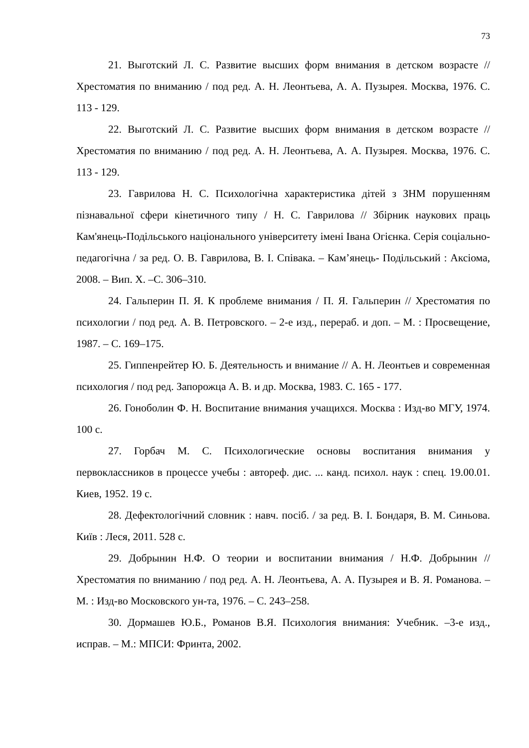73
21. Выготский Л. С. Развитие высших форм внимания в детском возрасте // Хрестоматия по вниманию / под ред. А. Н. Леонтьева, А. А. Пузырея. Москва, 1976. С. 113 - 129.
22. Выготский Л. С. Развитие высших форм внимания в детском возрасте // Хрестоматия по вниманию / под ред. А. Н. Леонтьева, А. А. Пузырея. Москва, 1976. С. 113 - 129.
23. Гаврилова Н. С. Психологічна характеристика дітей з ЗНМ порушенням пізнавальної сфери кінетичного типу / Н. С. Гаврилова // Збірник наукових праць Кам'янець-Подільського національного університету імені Івана Огієнка. Серія соціально-педагогічна / за ред. О. В. Гаврилова, В. І. Співака. – Кам’янець- Подільський : Аксіома, 2008. – Вип. Х. –С. 306–310.
24. Гальперин П. Я. К проблеме внимания / П. Я. Гальперин // Хрестоматия по психологии / под ред. А. В. Петровского. – 2-е изд., перераб. и доп. – М. : Просвещение, 1987. – С. 169–175.
25. Гиппенрейтер Ю. Б. Деятельность и внимание // А. Н. Леонтьев и современная психология / под ред. Запорожца А. В. и др. Москва, 1983. С. 165 - 177.
26. Гоноболин Ф. Н. Воспитание внимания учащихся. Москва : Изд-во МГУ, 1974. 100 с.
27. Горбач М. С. Психологические основы воспитания внимания у первоклассников в процессе учебы : автореф. дис. ... канд. психол. наук : спец. 19.00.01. Киев, 1952. 19 с.
28. Дефектологічний словник : навч. посіб. / за ред. В. І. Бондаря, В. М. Синьова. Київ : Леся, 2011. 528 с.
29. Добрынин Н.Ф. О теории и воспитании внимания / Н.Ф. Добрынин // Хрестоматия по вниманию / под ред. А. Н. Леонтьева, А. А. Пузырея и В. Я. Романова. –М. : Изд-во Московского ун-та, 1976. – С. 243–258.
30. Дормашев Ю.Б., Романов В.Я. Психология внимания: Учебник. –3-е изд., исправ. – М.: МПСИ: Фринта, 2002.